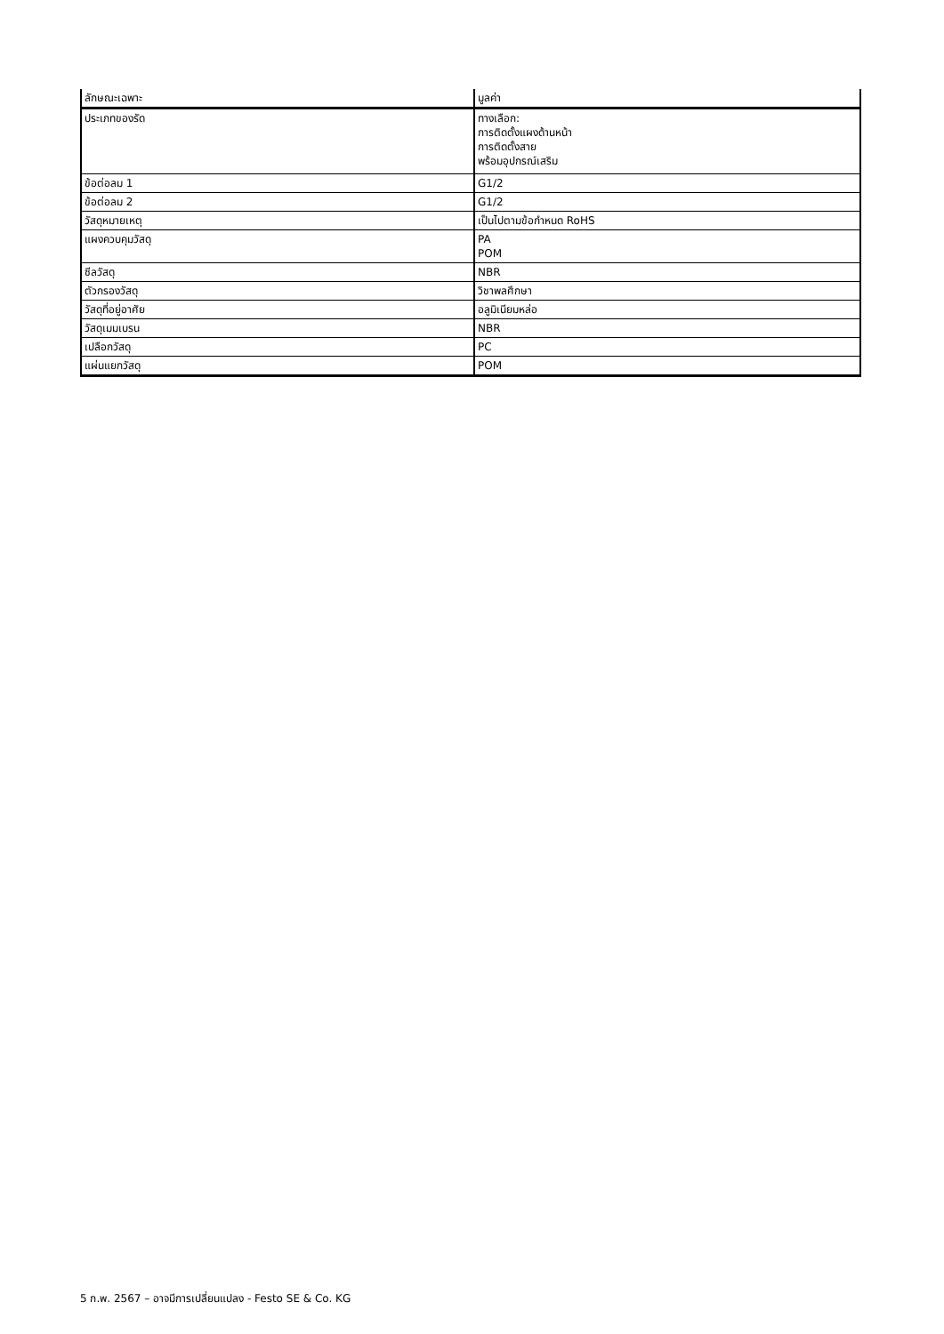| ลักษณะเฉพาะ | มูลค่า |
| ประเภทของรัด | ทางเลือก: การติดตั้งแผงด้านหน้า การติดตั้งสาย พร้อมอุปกรณ์เสริม |
| ข้อต่อลม 1 | G1/2 |
| ข้อต่อลม 2 | G1/2 |
| วัสดุหมายเหตุ | เป็นไปตามข้อกำหนด RoHS |
| แผงควบคุมวัสดุ | PA POM |
| ซีลวัสดุ | NBR |
| ตัวกรองวัสดุ | วิชาพลศึกษา |
| วัสดุที่อยู่อาศัย | อลูมิเนียมหล่อ |
| วัสดุเมมเบรน | NBR |
| เปลือกวัสดุ | PC |
| แผ่นแยกวัสดุ | POM |
5 ก.พ. 2567 – อาจมีการเปลี่ยนแปลง - Festo SE & Co. KG